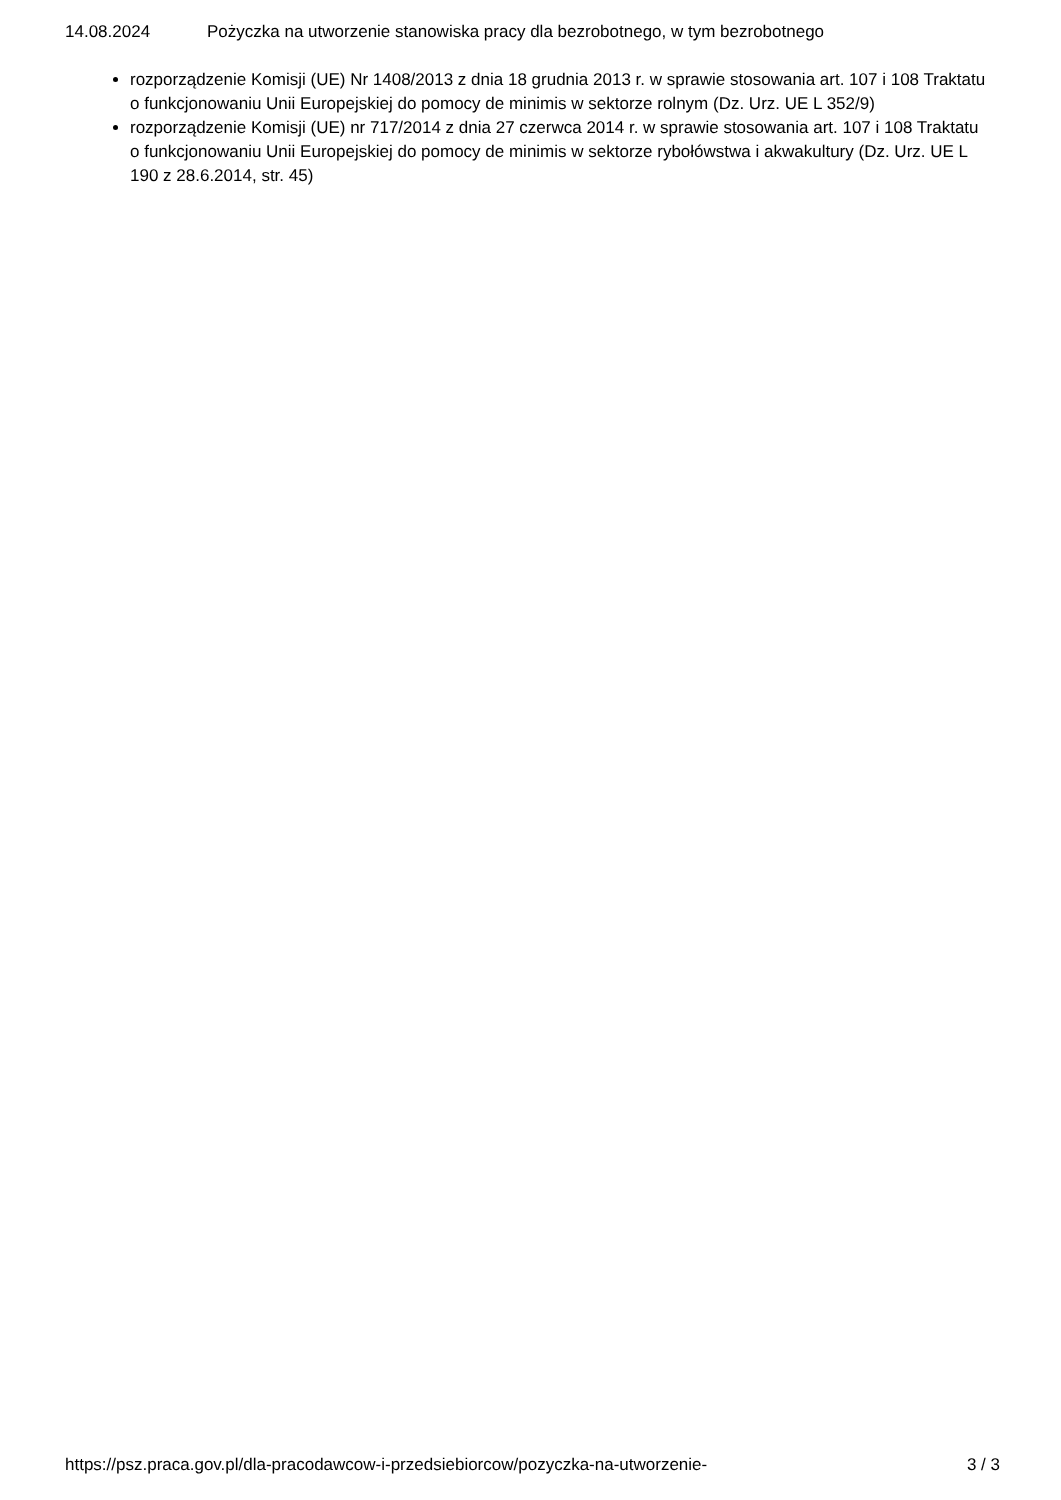14.08.2024 Pożyczka na utworzenie stanowiska pracy dla bezrobotnego, w tym bezrobotnego
rozporządzenie Komisji (UE) Nr 1408/2013 z dnia 18 grudnia 2013 r. w sprawie stosowania art. 107 i 108 Traktatu o funkcjonowaniu Unii Europejskiej do pomocy de minimis w sektorze rolnym (Dz. Urz. UE L 352/9)
rozporządzenie Komisji (UE) nr 717/2014 z dnia 27 czerwca 2014 r. w sprawie stosowania art. 107 i 108 Traktatu o funkcjonowaniu Unii Europejskiej do pomocy de minimis w sektorze rybołówstwa i akwakultury (Dz. Urz. UE L 190 z 28.6.2014, str. 45)
https://psz.praca.gov.pl/dla-pracodawcow-i-przedsiebiorcow/pozyczka-na-utworzenie- 3 / 3